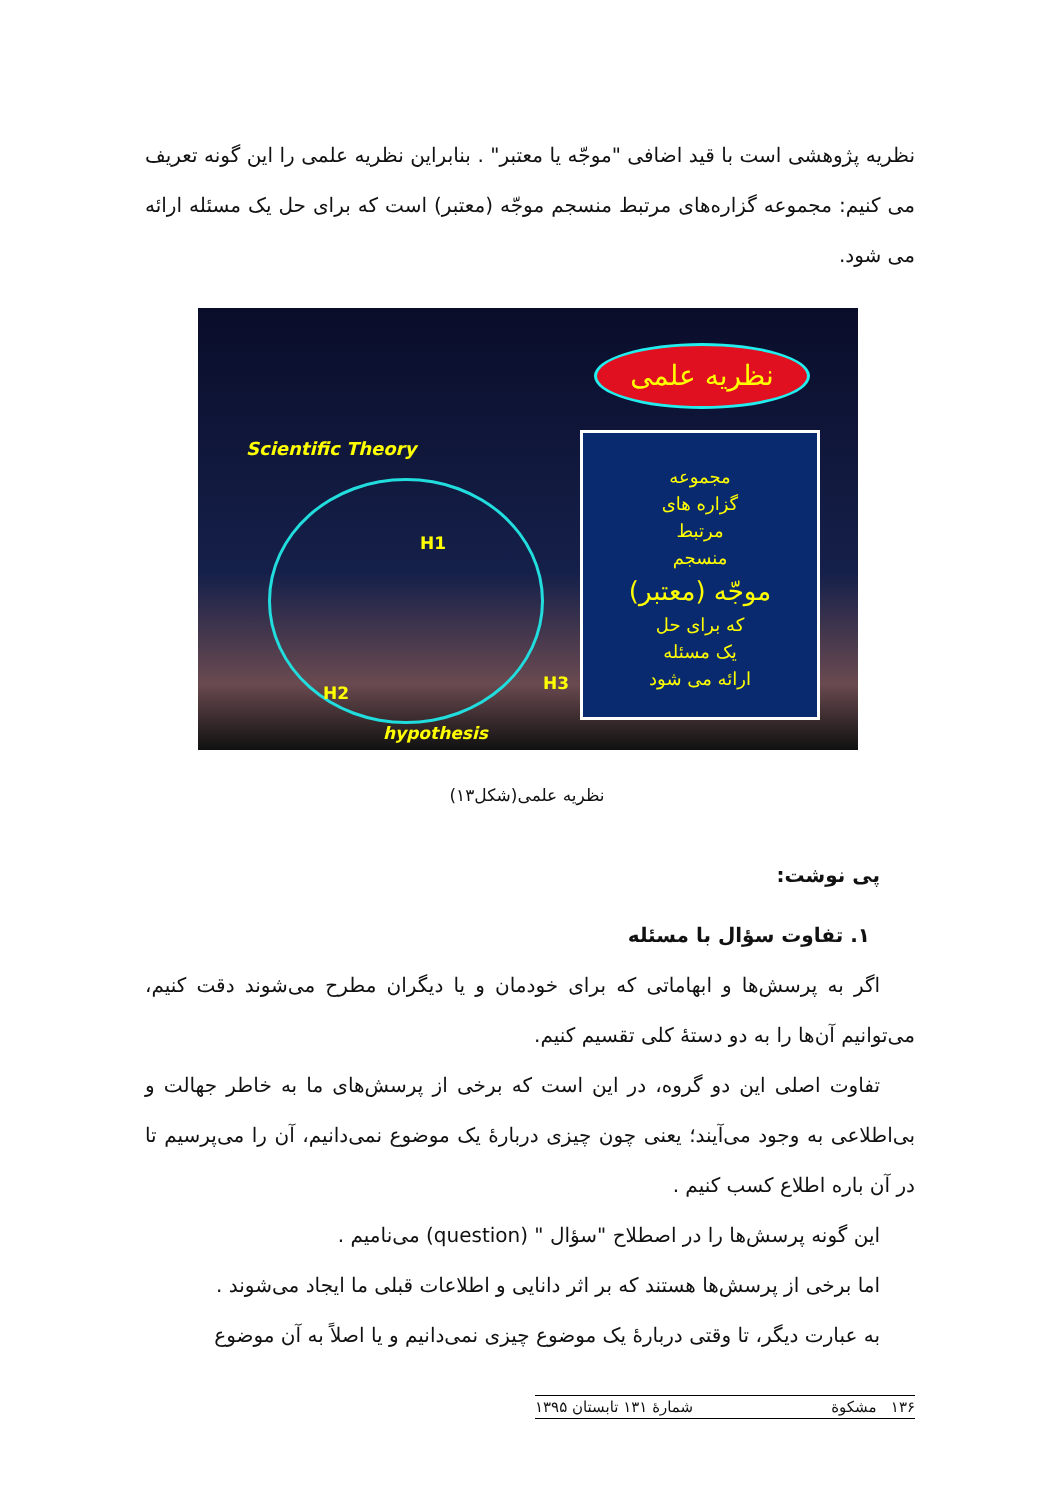نظریه پژوهشی است با قید اضافی "موجّه یا معتبر" . بنابراین نظریه علمی را این گونه تعریف می کنیم: مجموعه گزاره‌های مرتبط منسجم موجّه (معتبر) است که برای حل یک مسئله ارائه می شود.
نظریه علمی
Scientific Theory
H1
H2 H3
hypothesis
مجموعه
گزاره های
مرتبط
منسجم
موجّه (معتبر)
که برای حل
یک مسئله
ارائه می شود
نظریه علمی(شکل۱۳)
پی نوشت:
۱. تفاوت سؤال با مسئله
اگر به پرسش‌ها و ابهاماتی که برای خودمان و یا دیگران مطرح می‌شوند دقت کنیم، می‌توانیم آن‌ها را به دو دستهٔ کلی تقسیم کنیم.
تفاوت اصلی این دو گروه، در این است که برخی از پرسش‌های ما به خاطر جهالت و بی‌اطلاعی به وجود می‌آیند؛ یعنی چون چیزی دربارهٔ یک موضوع نمی‌دانیم، آن را می‌پرسیم تا در آن باره اطلاع کسب کنیم .
این گونه پرسش‌ها را در اصطلاح "سؤال " (question) می‌نامیم .
اما برخی از پرسش‌ها هستند که بر اثر دانایی و اطلاعات قبلی ما ایجاد می‌شوند .
به عبارت دیگر، تا وقتی دربارهٔ یک موضوع چیزی نمی‌دانیم و یا اصلاً به آن موضوع
۱۳۶ مشکوة شمارهٔ ۱۳۱ تابستان ۱۳۹۵